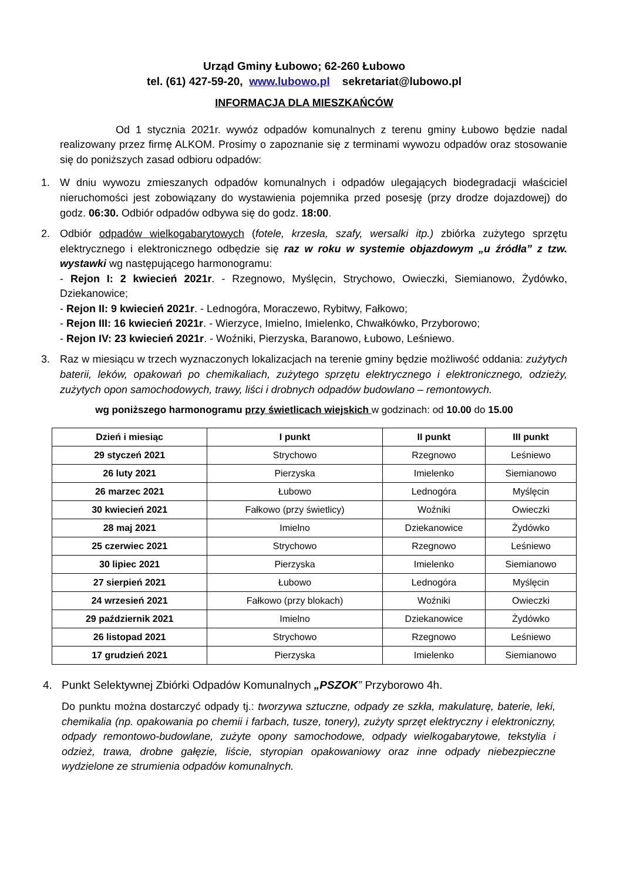Urząd Gminy Łubowo; 62-260 Łubowo
tel. (61) 427-59-20, www.lubowo.pl sekretariat@lubowo.pl
INFORMACJA DLA MIESZKAŃCÓW
Od 1 stycznia 2021r. wywóz odpadów komunalnych z terenu gminy Łubowo będzie nadal realizowany przez firmę ALKOM. Prosimy o zapoznanie się z terminami wywozu odpadów oraz stosowanie się do poniższych zasad odbioru odpadów:
1. W dniu wywozu zmieszanych odpadów komunalnych i odpadów ulegających biodegradacji właściciel nieruchomości jest zobowiązany do wystawienia pojemnika przed posesję (przy drodze dojazdowej) do godz. 06:30. Odbiór odpadów odbywa się do godz. 18:00.
2. Odbiór odpadów wielkogabarytowych (fotele, krzesła, szafy, wersalki itp.) zbiórka zużytego sprzętu elektrycznego i elektronicznego odbędzie się raz w roku w systemie objazdowym „u źródła” z tzw. wystawki wg następującego harmonogramu:
- Rejon I: 2 kwiecień 2021r. - Rzegnowo, Myślęcin, Strychowo, Owieczki, Siemianowo, Żydówko, Dziekanowice;
- Rejon II: 9 kwiecień 2021r. - Lednogóra, Moraczewo, Rybitwy, Fałkowo;
- Rejon III: 16 kwiecień 2021r. - Wierzyce, Imielno, Imielenko, Chwałkówko, Przyborowo;
- Rejon IV: 23 kwiecień 2021r. - Woźniki, Pierzyska, Baranowo, Łubowo, Leśniewo.
3. Raz w miesiącu w trzech wyznaczonych lokalizacjach na terenie gminy będzie możliwość oddania: zużytych baterii, leków, opakowań po chemikaliach, zużytego sprzętu elektrycznego i elektronicznego, odzieży, zużytych opon samochodowych, trawy, liści i drobnych odpadów budowlano – remontowych.
wg poniższego harmonogramu przy świetlicach wiejskich w godzinach: od 10.00 do 15.00
| Dzień i miesiąc | I punkt | II punkt | III punkt |
| --- | --- | --- | --- |
| 29 styczeń 2021 | Strychowo | Rzegnowo | Leśniewo |
| 26 luty 2021 | Pierzyska | Imielenko | Siemianowo |
| 26 marzec 2021 | Łubowo | Lednogóra | Myślęcin |
| 30 kwiecień 2021 | Fałkowo (przy świetlicy) | Woźniki | Owieczki |
| 28 maj 2021 | Imielno | Dziekanowice | Żydówko |
| 25 czerwiec 2021 | Strychowo | Rzegnowo | Leśniewo |
| 30 lipiec 2021 | Pierzyska | Imielenko | Siemianowo |
| 27 sierpień 2021 | Łubowo | Lednogóra | Myślęcin |
| 24 wrzesień 2021 | Fałkowo (przy blokach) | Woźniki | Owieczki |
| 29 październik 2021 | Imielno | Dziekanowice | Żydówko |
| 26 listopad 2021 | Strychowo | Rzegnowo | Leśniewo |
| 17 grudzień 2021 | Pierzyska | Imielenko | Siemianowo |
4. Punkt Selektywnej Zbiórki Odpadów Komunalnych „PSZOK” Przyborowo 4h.
Do punktu można dostarczyć odpady tj.: tworzywa sztuczne, odpady ze szkła, makulaturę, baterie, leki, chemikalia (np. opakowania po chemii i farbach, tusze, tonery), zużyty sprzęt elektryczny i elektroniczny, odpady remontowo-budowlane, zużyte opony samochodowe, odpady wielkogabarytowe, tekstylia i odzież, trawa, drobne gałęzie, liście, styropian opakowaniowy oraz inne odpady niebezpieczne wydzielone ze strumienia odpadów komunalnych.